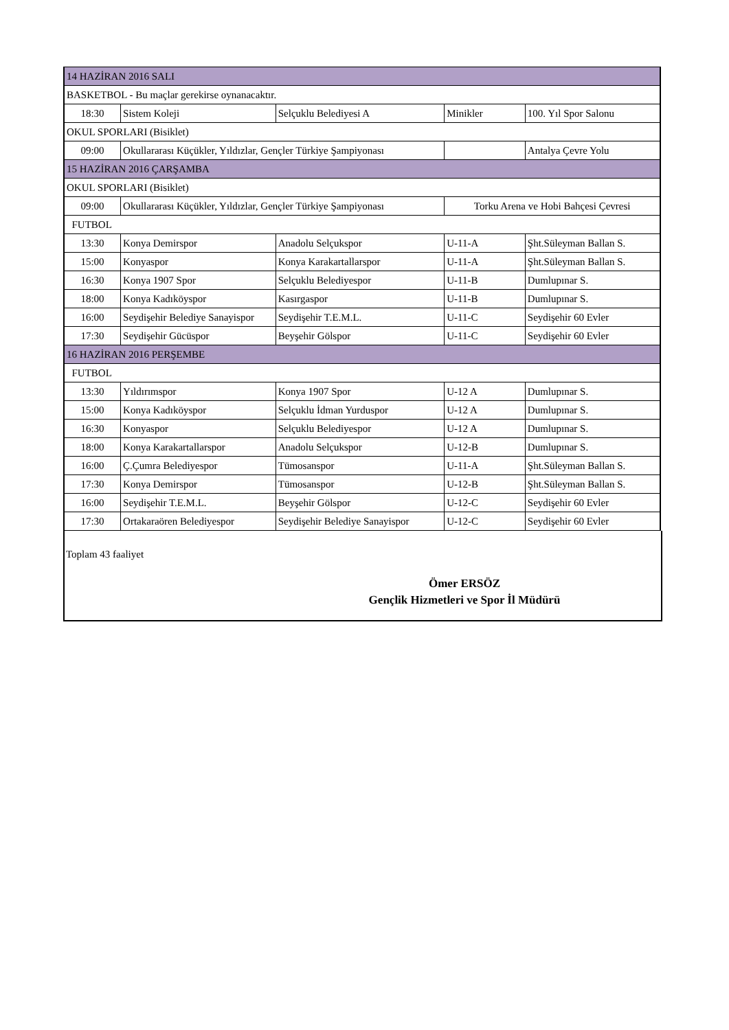| 14 HAZİRAN 2016 SALI | | | | |
| BASKETBOL - Bu maçlar gerekirse oynanacaktır. | | | | |
| 18:30 | Sistem Koleji | Selçuklu Belediyesi A | Minikler | 100. Yıl Spor Salonu |
| OKUL SPORLARI (Bisiklet) | | | | |
| 09:00 | Okullararası Küçükler, Yıldızlar, Gençler Türkiye Şampiyonası | | | Antalya Çevre Yolu |
| 15 HAZİRAN 2016 ÇARŞAMBA | | | | |
| OKUL SPORLARI (Bisiklet) | | | | |
| 09:00 | Okullararası Küçükler, Yıldızlar, Gençler Türkiye Şampiyonası | | Torku Arena ve Hobi Bahçesi Çevresi | |
| FUTBOL | | | | |
| 13:30 | Konya Demirspor | Anadolu Selçukspor | U-11-A | Şht.Süleyman Ballan S. |
| 15:00 | Konyaspor | Konya Karakartallarspor | U-11-A | Şht.Süleyman Ballan S. |
| 16:30 | Konya 1907 Spor | Selçuklu Belediyespor | U-11-B | Dumlupınar S. |
| 18:00 | Konya Kadıköyspor | Kasırgaspor | U-11-B | Dumlupınar S. |
| 16:00 | Seydişehir Belediye Sanayispor | Seydişehir T.E.M.L. | U-11-C | Seydişehir 60 Evler |
| 17:30 | Seydişehir Gücüspor | Beyşehir Gölspor | U-11-C | Seydişehir 60 Evler |
| 16 HAZİRAN 2016 PERŞEMBE | | | | |
| FUTBOL | | | | |
| 13:30 | Yıldırımspor | Konya 1907 Spor | U-12 A | Dumlupınar S. |
| 15:00 | Konya Kadıköyspor | Selçuklu İdman Yurduspor | U-12 A | Dumlupınar S. |
| 16:30 | Konyaspor | Selçuklu Belediyespor | U-12 A | Dumlupınar S. |
| 18:00 | Konya Karakartallarspor | Anadolu Selçukspor | U-12-B | Dumlupınar S. |
| 16:00 | Ç.Çumra Belediyespor | Tümosanspor | U-11-A | Şht.Süleyman Ballan S. |
| 17:30 | Konya Demirspor | Tümosanspor | U-12-B | Şht.Süleyman Ballan S. |
| 16:00 | Seydişehir T.E.M.L. | Beyşehir Gölspor | U-12-C | Seydişehir 60 Evler |
| 17:30 | Ortakaraören Belediyespor | Seydişehir Belediye Sanayispor | U-12-C | Seydişehir 60 Evler |
Toplam 43 faaliyet
Ömer ERSÖZ
Gençlik Hizmetleri ve Spor İl Müdürü